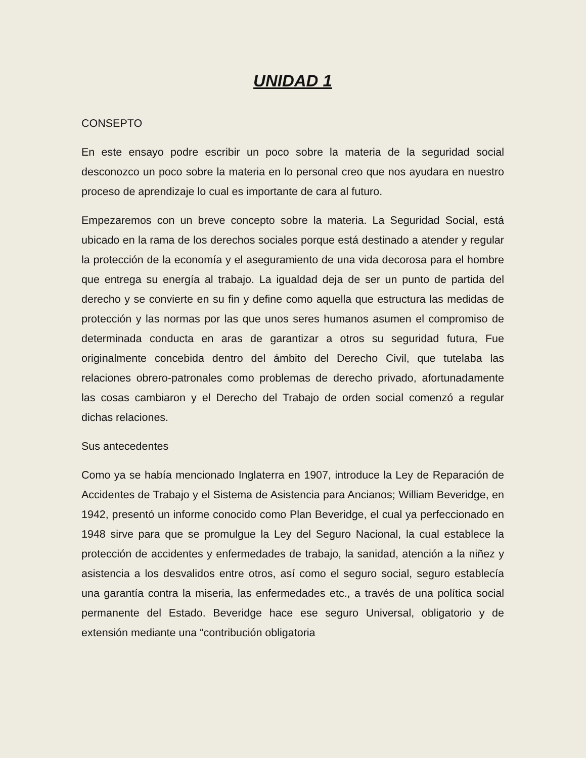UNIDAD 1
CONSEPTO
En este ensayo podre escribir un poco sobre la materia de la seguridad social desconozco un poco sobre la materia en lo personal creo que nos ayudara en nuestro proceso de aprendizaje lo cual es importante de cara al futuro.
Empezaremos con un breve concepto sobre la materia. La Seguridad Social, está ubicado en la rama de los derechos sociales porque está destinado a atender y regular la protección de la economía y el aseguramiento de una vida decorosa para el hombre que entrega su energía al trabajo. La igualdad deja de ser un punto de partida del derecho y se convierte en su fin y define como aquella que estructura las medidas de protección y las normas por las que unos seres humanos asumen el compromiso de determinada conducta en aras de garantizar a otros su seguridad futura, Fue originalmente concebida dentro del ámbito del Derecho Civil, que tutelaba las relaciones obrero-patronales como problemas de derecho privado, afortunadamente las cosas cambiaron y el Derecho del Trabajo de orden social comenzó a regular dichas relaciones.
Sus antecedentes
Como ya se había mencionado Inglaterra en 1907, introduce la Ley de Reparación de Accidentes de Trabajo y el Sistema de Asistencia para Ancianos; William Beveridge, en 1942, presentó un informe conocido como Plan Beveridge, el cual ya perfeccionado en 1948 sirve para que se promulgue la Ley del Seguro Nacional, la cual establece la protección de accidentes y enfermedades de trabajo, la sanidad, atención a la niñez y asistencia a los desvalidos entre otros, así como el seguro social, seguro establecía una garantía contra la miseria, las enfermedades etc., a través de una política social permanente del Estado. Beveridge hace ese seguro Universal, obligatorio y de extensión mediante una “contribución obligatoria